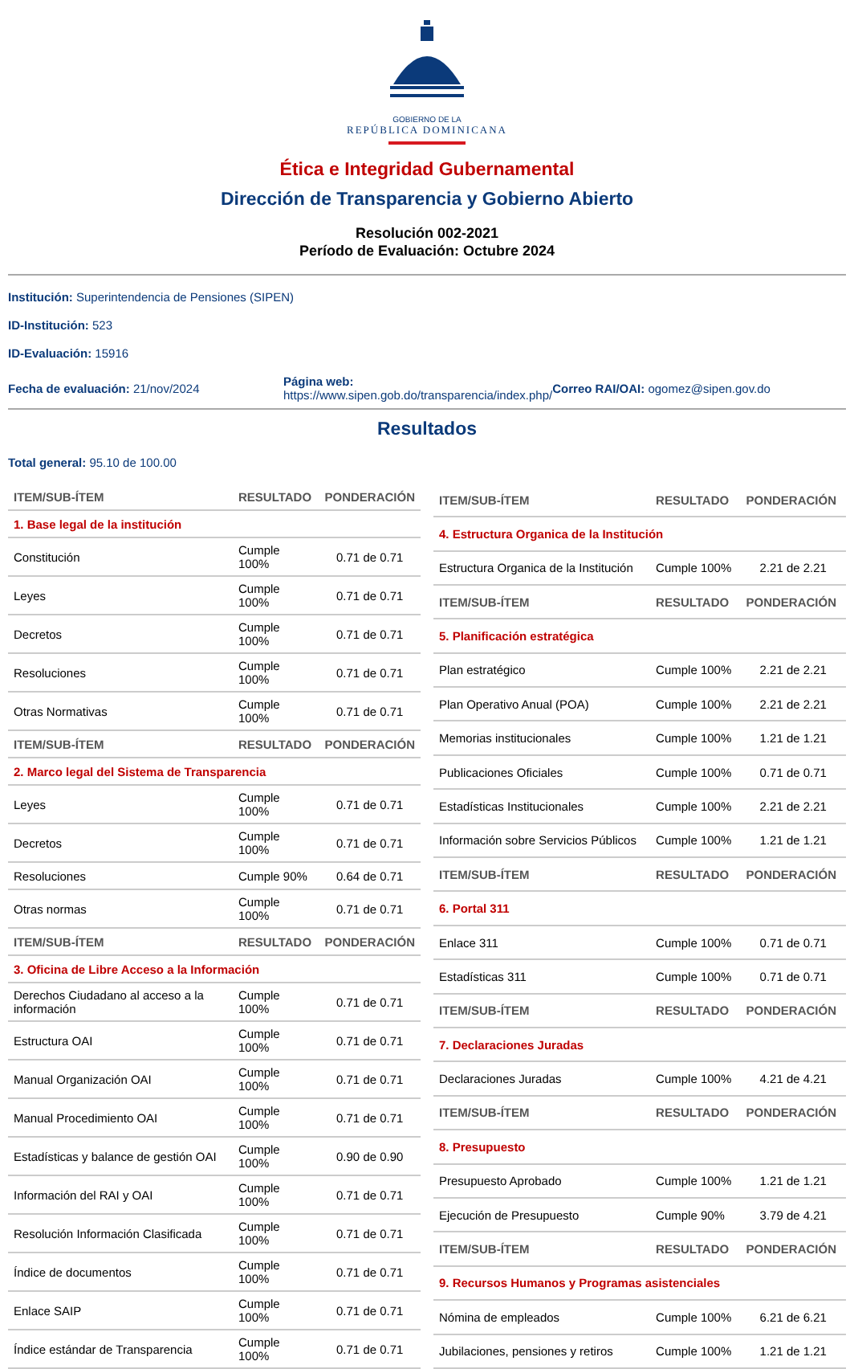GOBIERNO DE LA
REPÚBLICA DOMINICANA
Ética e Integridad Gubernamental
Dirección de Transparencia y Gobierno Abierto
Resolución 002-2021
Período de Evaluación: Octubre 2024
Institución: Superintendencia de Pensiones (SIPEN)
ID-Institución: 523
ID-Evaluación: 15916
Fecha de evaluación: 21/nov/2024
Página web:
https://www.sipen.gob.do/transparencia/index.php/
Correo RAI/OAI: ogomez@sipen.gov.do
Resultados
Total general: 95.10 de 100.00
| ITEM/SUB-ÍTEM | RESULTADO | PONDERACIÓN |
| --- | --- | --- |
| 1. Base legal de la institución | | |
| Constitución | Cumple 100% | 0.71 de 0.71 |
| Leyes | Cumple 100% | 0.71 de 0.71 |
| Decretos | Cumple 100% | 0.71 de 0.71 |
| Resoluciones | Cumple 100% | 0.71 de 0.71 |
| Otras Normativas | Cumple 100% | 0.71 de 0.71 |
| ITEM/SUB-ÍTEM | RESULTADO | PONDERACIÓN |
| 2. Marco legal del Sistema de Transparencia | | |
| Leyes | Cumple 100% | 0.71 de 0.71 |
| Decretos | Cumple 100% | 0.71 de 0.71 |
| Resoluciones | Cumple 90% | 0.64 de 0.71 |
| Otras normas | Cumple 100% | 0.71 de 0.71 |
| ITEM/SUB-ÍTEM | RESULTADO | PONDERACIÓN |
| 3. Oficina de Libre Acceso a la Información | | |
| Derechos Ciudadano al acceso a la información | Cumple 100% | 0.71 de 0.71 |
| Estructura OAI | Cumple 100% | 0.71 de 0.71 |
| Manual Organización OAI | Cumple 100% | 0.71 de 0.71 |
| Manual Procedimiento OAI | Cumple 100% | 0.71 de 0.71 |
| Estadísticas y balance de gestión OAI | Cumple 100% | 0.90 de 0.90 |
| Información del RAI y OAI | Cumple 100% | 0.71 de 0.71 |
| Resolución Información Clasificada | Cumple 100% | 0.71 de 0.71 |
| Índice de documentos | Cumple 100% | 0.71 de 0.71 |
| Enlace SAIP | Cumple 100% | 0.71 de 0.71 |
| Índice estándar de Transparencia | Cumple 100% | 0.71 de 0.71 |
| ITEM/SUB-ÍTEM | RESULTADO | PONDERACIÓN |
| --- | --- | --- |
| 4. Estructura Organica de la Institución | | |
| Estructura Organica de la Institución | Cumple 100% | 2.21 de 2.21 |
| ITEM/SUB-ÍTEM | RESULTADO | PONDERACIÓN |
| 5. Planificación estratégica | | |
| Plan estratégico | Cumple 100% | 2.21 de 2.21 |
| Plan Operativo Anual (POA) | Cumple 100% | 2.21 de 2.21 |
| Memorias institucionales | Cumple 100% | 1.21 de 1.21 |
| Publicaciones Oficiales | Cumple 100% | 0.71 de 0.71 |
| Estadísticas Institucionales | Cumple 100% | 2.21 de 2.21 |
| Información sobre Servicios Públicos | Cumple 100% | 1.21 de 1.21 |
| ITEM/SUB-ÍTEM | RESULTADO | PONDERACIÓN |
| 6. Portal 311 | | |
| Enlace 311 | Cumple 100% | 0.71 de 0.71 |
| Estadísticas 311 | Cumple 100% | 0.71 de 0.71 |
| ITEM/SUB-ÍTEM | RESULTADO | PONDERACIÓN |
| 7. Declaraciones Juradas | | |
| Declaraciones Juradas | Cumple 100% | 4.21 de 4.21 |
| ITEM/SUB-ÍTEM | RESULTADO | PONDERACIÓN |
| 8. Presupuesto | | |
| Presupuesto Aprobado | Cumple 100% | 1.21 de 1.21 |
| Ejecución de Presupuesto | Cumple 90% | 3.79 de 4.21 |
| ITEM/SUB-ÍTEM | RESULTADO | PONDERACIÓN |
| 9. Recursos Humanos y Programas asistenciales | | |
| Nómina de empleados | Cumple 100% | 6.21 de 6.21 |
| Jubilaciones, pensiones y retiros | Cumple 100% | 1.21 de 1.21 |